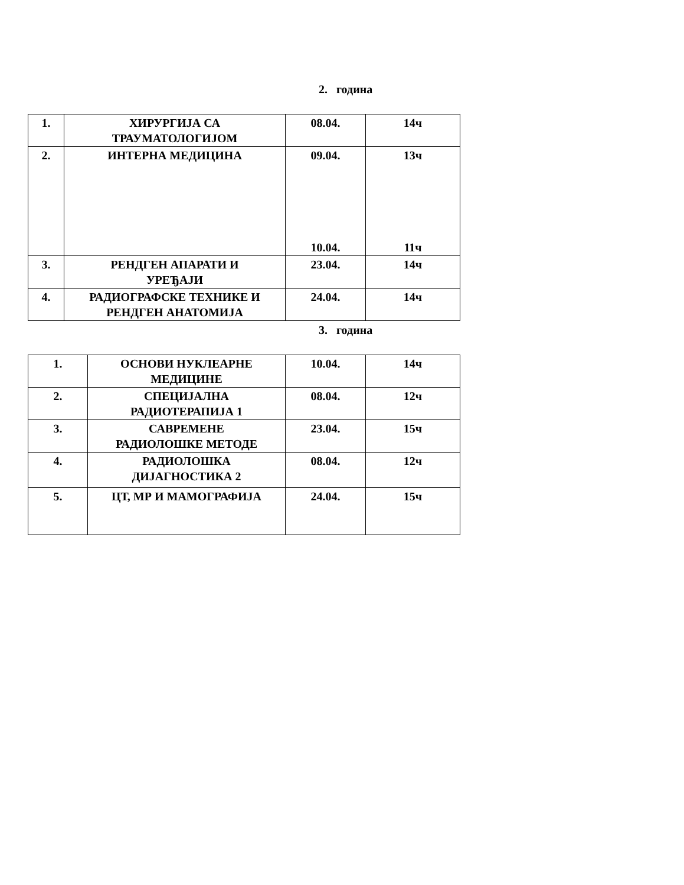2. година
| 1. | ХИРУРГИЈА СА ТРАУМАТОЛОГИЈОМ | 08.04. | 14ч |
| 2. | ИНТЕРНА МЕДИЦИНА | 09.04. 10.04. | 13ч 11ч |
| 3. | РЕНДГЕН АПАРАТИ И УРЕЂАЈИ | 23.04. | 14ч |
| 4. | РАДИОГРАФСКЕ ТЕХНИКЕ И РЕНДГЕН АНАТОМИЈА | 24.04. | 14ч |
3. година
| 1. | ОСНОВИ НУКЛЕАРНЕ МЕДИЦИНЕ | 10.04. | 14ч |
| 2. | СПЕЦИЈАЛНА РАДИОТЕРАПИЈА 1 | 08.04. | 12ч |
| 3. | САВРЕМЕНЕ РАДИОЛОШКЕ МЕТОДЕ | 23.04. | 15ч |
| 4. | РАДИОЛОШКА ДИЈАГНОСТИКА 2 | 08.04. | 12ч |
| 5. | ЦТ, МР И МАМОГРАФИЈА | 24.04. | 15ч |